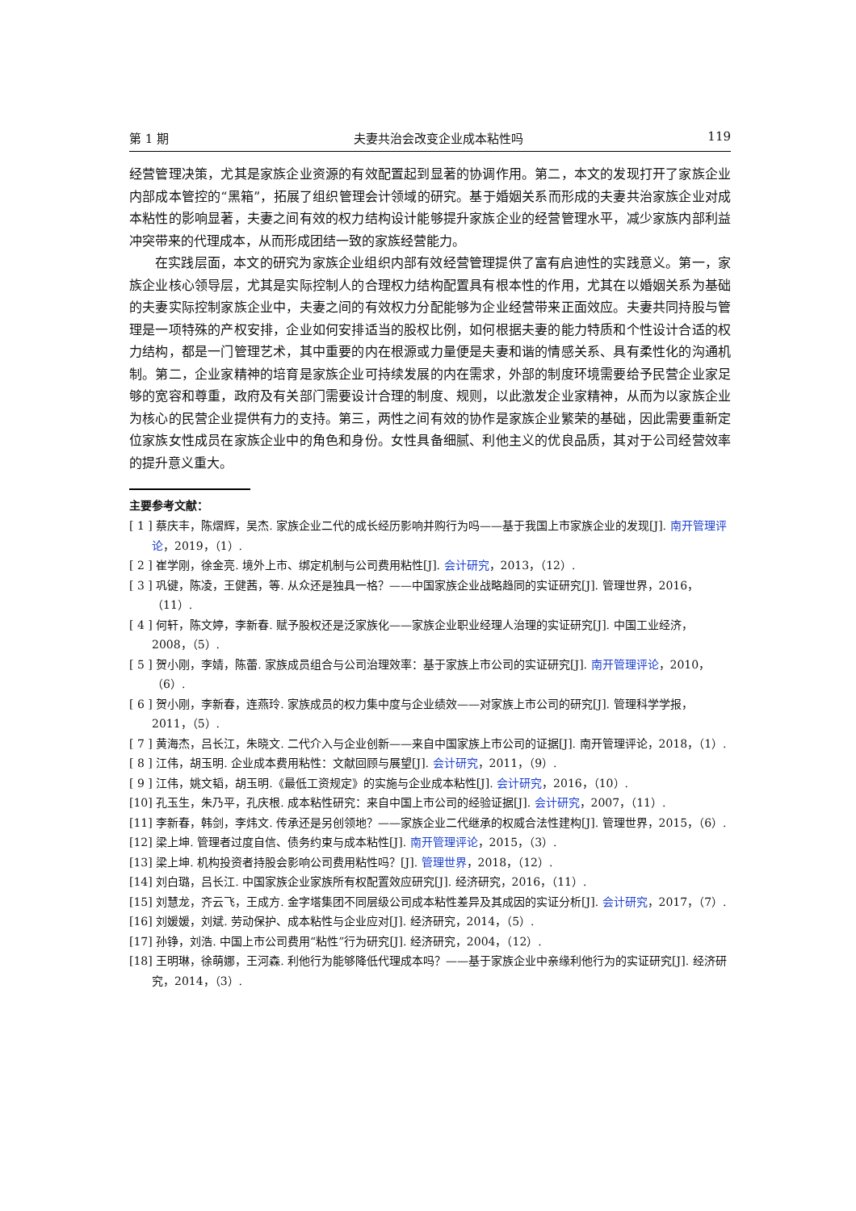第 1 期 夫妻共治会改变企业成本粘性吗 119
经营管理决策，尤其是家族企业资源的有效配置起到显著的协调作用。第二，本文的发现打开了家族企业内部成本管控的“黑箱”，拓展了组织管理会计领域的研究。基于婚姻关系而形成的夫妻共治家族企业对成本粘性的影响显著，夫妻之间有效的权力结构设计能够提升家族企业的经营管理水平，减少家族内部利益冲突带来的代理成本，从而形成团结一致的家族经营能力。
在实践层面，本文的研究为家族企业组织内部有效经营管理提供了富有启迪性的实践意义。第一，家族企业核心领导层，尤其是实际控制人的合理权力结构配置具有根本性的作用，尤其在以婚姻关系为基础的夫妻实际控制家族企业中，夫妻之间的有效权力分配能够为企业经营带来正面效应。夫妻共同持股与管理是一项特殊的产权安排，企业如何安排适当的股权比例，如何根据夫妻的能力特质和个性设计合适的权力结构，都是一门管理艺术，其中重要的内在根源或力量便是夫妻和谐的情感关系、具有柔性化的沟通机制。第二，企业家精神的培育是家族企业可持续发展的内在需求，外部的制度环境需要给予民营企业家足够的宽容和尊重，政府及有关部门需要设计合理的制度、规则，以此激发企业家精神，从而为以家族企业为核心的民营企业提供有力的支持。第三，两性之间有效的协作是家族企业繁荣的基础，因此需要重新定位家族女性成员在家族企业中的角色和身份。女性具备细腻、利他主义的优良品质，其对于公司经营效率的提升意义重大。
主要参考文献：
[ 1 ] 蔡庆丰，陈熠辉，吴杰. 家族企业二代的成长经历影响并购行为吗——基于我国上市家族企业的发现[J]. 南开管理评论，2019，（1）.
[ 2 ] 崔学刚，徐金亮. 境外上市、绑定机制与公司费用粘性[J]. 会计研究，2013，（12）.
[ 3 ] 巩键，陈凌，王健茜，等. 从众还是独具一格？——中国家族企业战略趋同的实证研究[J]. 管理世界，2016，（11）.
[ 4 ] 何轩，陈文婷，李新春. 赋予股权还是泛家族化——家族企业职业经理人治理的实证研究[J]. 中国工业经济，2008，（5）.
[ 5 ] 贺小刚，李婧，陈蕾. 家族成员组合与公司治理效率：基于家族上市公司的实证研究[J]. 南开管理评论，2010，（6）.
[ 6 ] 贺小刚，李新春，连燕玲. 家族成员的权力集中度与企业绩效——对家族上市公司的研究[J]. 管理科学学报，2011，（5）.
[ 7 ] 黄海杰，吕长江，朱晓文. 二代介入与企业创新——来自中国家族上市公司的证据[J]. 南开管理评论，2018，（1）.
[ 8 ] 江伟，胡玉明. 企业成本费用粘性：文献回顾与展望[J]. 会计研究，2011，（9）.
[ 9 ] 江伟，姚文韬，胡玉明.《最低工资规定》的实施与企业成本粘性[J]. 会计研究，2016，（10）.
[10] 孔玉生，朱乃平，孔庆根. 成本粘性研究：来自中国上市公司的经验证据[J]. 会计研究，2007，（11）.
[11] 李新春，韩剑，李炜文. 传承还是另创领地？——家族企业二代继承的权威合法性建构[J]. 管理世界，2015，（6）.
[12] 梁上坤. 管理者过度自信、债务约束与成本粘性[J]. 南开管理评论，2015，（3）.
[13] 梁上坤. 机构投资者持股会影响公司费用粘性吗？[J]. 管理世界，2018，（12）.
[14] 刘白璐，吕长江. 中国家族企业家族所有权配置效应研究[J]. 经济研究，2016，（11）.
[15] 刘慧龙，齐云飞，王成方. 金字塔集团不同层级公司成本粘性差异及其成因的实证分析[J]. 会计研究，2017，（7）.
[16] 刘媛媛，刘斌. 劳动保护、成本粘性与企业应对[J]. 经济研究，2014，（5）.
[17] 孙铮，刘浩. 中国上市公司费用“粘性”行为研究[J]. 经济研究，2004，（12）.
[18] 王明琳，徐萌娜，王河森. 利他行为能够降低代理成本吗？——基于家族企业中亲缘利他行为的实证研究[J]. 经济研究，2014，（3）.